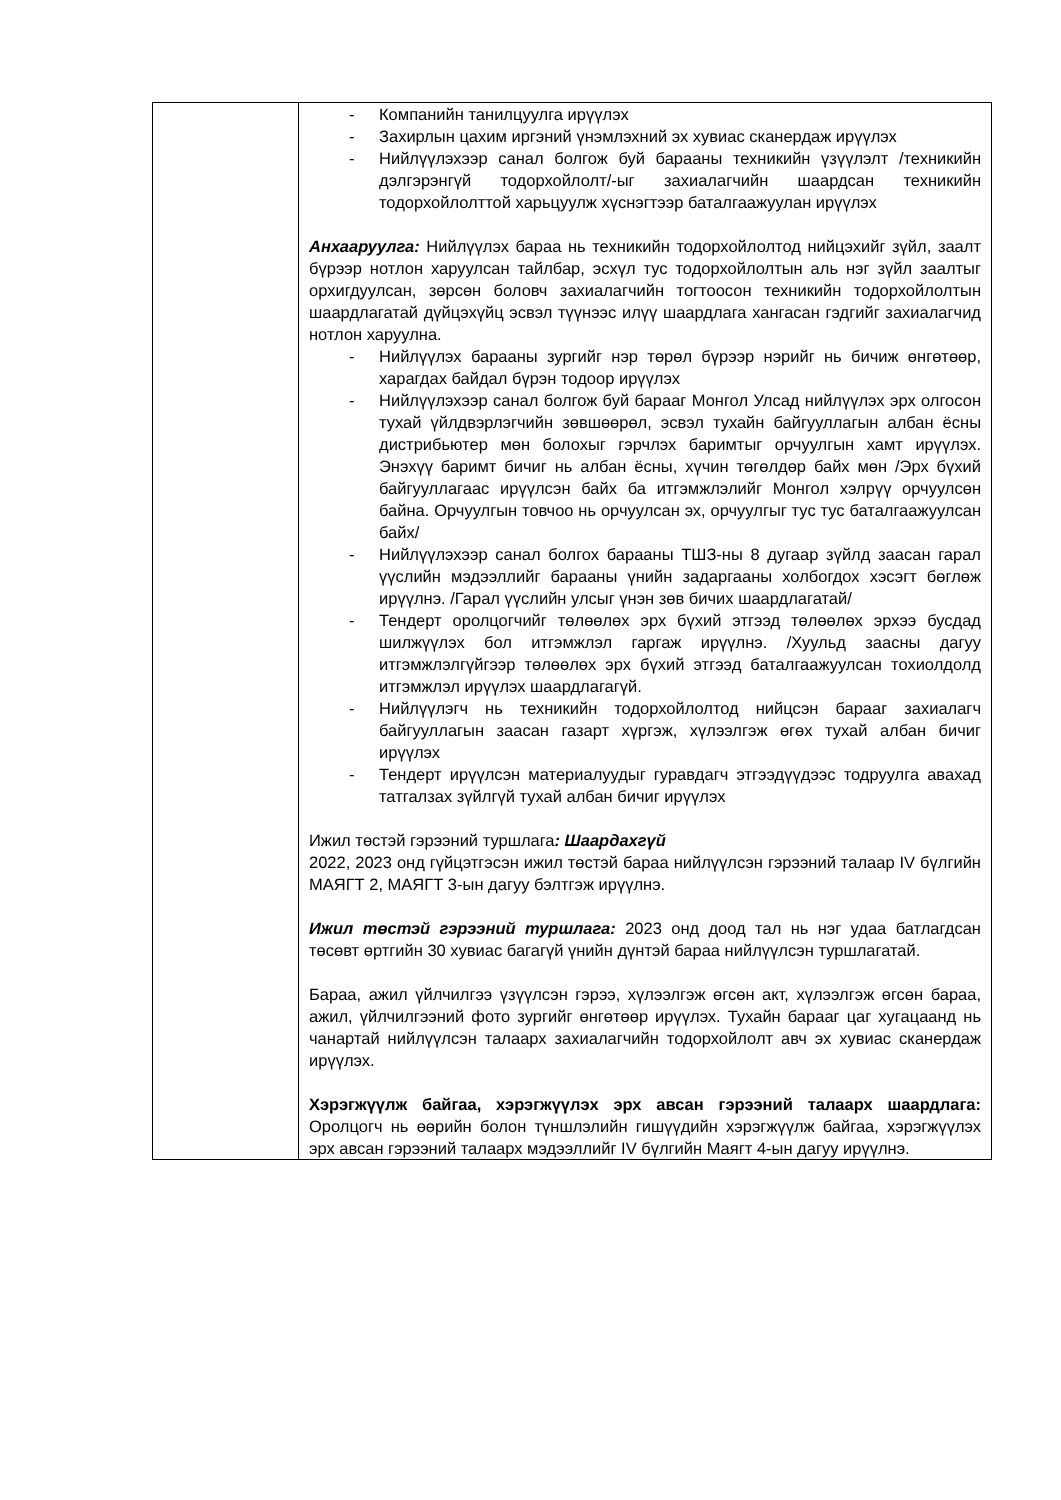| | - Компанийн танилцуулга ирүүлэх - Захирлын цахим иргэний үнэмлэхний эх хувиас сканердаж ирүүлэх - Нийлүүлэхээр санал болгож буй барааны техникийн үзүүлэлт /техникийн дэлгэрэнгүй тодорхойлолт/-ыг захиалагчийн шаардсан техникийн тодорхойлолттой харьцуулж хүснэгтээр баталгаажуулан ирүүлэх Анхааруулга: Нийлүүлэх бараа нь техникийн тодорхойлолтод нийцэхийг зүйл, заалт бүрээр нотлон харуулсан тайлбар, эсхүл тус тодорхойлолтын аль нэг зүйл заалтыг орхигдуулсан, зөрсөн боловч захиалагчийн тогтоосон техникийн тодорхойлолтын шаардлагатай дүйцэхүйц эсвэл түүнээс илүү шаардлага хангасан гэдгийг захиалагчид нотлон харуулна. - Нийлүүлэх барааны зургийг нэр төрөл бүрээр нэрийг нь бичиж өнгөтөөр, харагдах байдал бүрэн тодоор ирүүлэх - Нийлүүлэхээр санал болгож буй барааг Монгол Улсад нийлүүлэх эрх олгосон тухай үйлдвэрлэгчийн зөвшөөрөл, эсвэл тухайн байгууллагын албан ёсны дистрибьютер мөн болохыг гэрчлэх баримтыг орчуулгын хамт ирүүлэх. Энэхүү баримт бичиг нь албан ёсны, хүчин төгөлдөр байх мөн /Эрх бүхий байгууллагаас ирүүлсэн байх ба итгэмжлэлийг Монгол хэлрүү орчуулсөн байна. Орчуулгын товчоо нь орчуулсан эх, орчуулгыг тус тус баталгаажуулсан байх/ - Нийлүүлэхээр санал болгох барааны ТШЗ-ны 8 дугаар зүйлд заасан гарал үүслийн мэдээллийг барааны үнийн задаргааны холбогдох хэсэгт бөглөж ирүүлнэ. /Гарал үүслийн улсыг үнэн зөв бичих шаардлагатай/ - Тендерт оролцогчийг төлөөлөх эрх бүхий этгээд төлөөлөх эрхээ бусдад шилжүүлэх бол итгэмжлэл гаргаж ирүүлнэ. /Хуульд заасны дагуу итгэмжлэлгүйгээр төлөөлөх эрх бүхий этгээд баталгаажуулсан тохиолдолд итгэмжлэл ирүүлэх шаардлагагүй. - Нийлүүлэгч нь техникийн тодорхойлолтод нийцсэн барааг захиалагч байгууллагын заасан газарт хүргэж, хүлээлгэж өгөх тухай албан бичиг ирүүлэх - Тендерт ирүүлсэн материалуудыг гуравдагч этгээдүүдээс тодруулга авахад татгалзах зүйлгүй тухай албан бичиг ирүүлэх Ижил төстэй гэрээний туршлага : Шаардахгүй 2022, 2023 онд гүйцэтгэсэн ижил төстэй бараа нийлүүлсэн гэрээний талаар IV бүлгийн МАЯГТ 2, МАЯГТ 3-ын дагуу бэлтгэж ирүүлнэ. Ижил төстэй гэрээний туршлага: 2023 онд доод тал нь нэг удаа батлагдсан төсөвт өртгийн 30 хувиас багагүй үнийн дүнтэй бараа нийлүүлсэн туршлагатай. Бараа, ажил үйлчилгээ үзүүлсэн гэрээ, хүлээлгэж өгсөн акт, хүлээлгэж өгсөн бараа, ажил, үйлчилгээний фото зургийг өнгөтөөр ирүүлэх. Тухайн барааг цаг хугацаанд нь чанартай нийлүүлсэн талаарх захиалагчийн тодорхойлолт авч эх хувиас сканердаж ирүүлэх. Хэрэгжүүлж байгаа, хэрэгжүүлэх эрх авсан гэрээний талаарх шаардлага: Оролцогч нь өөрийн болон түншлэлийн гишүүдийн хэрэгжүүлж байгаа, хэрэгжүүлэх эрх авсан гэрээний талаарх мэдээллийг IV бүлгийн Маягт 4-ын дагуу ирүүлнэ. |